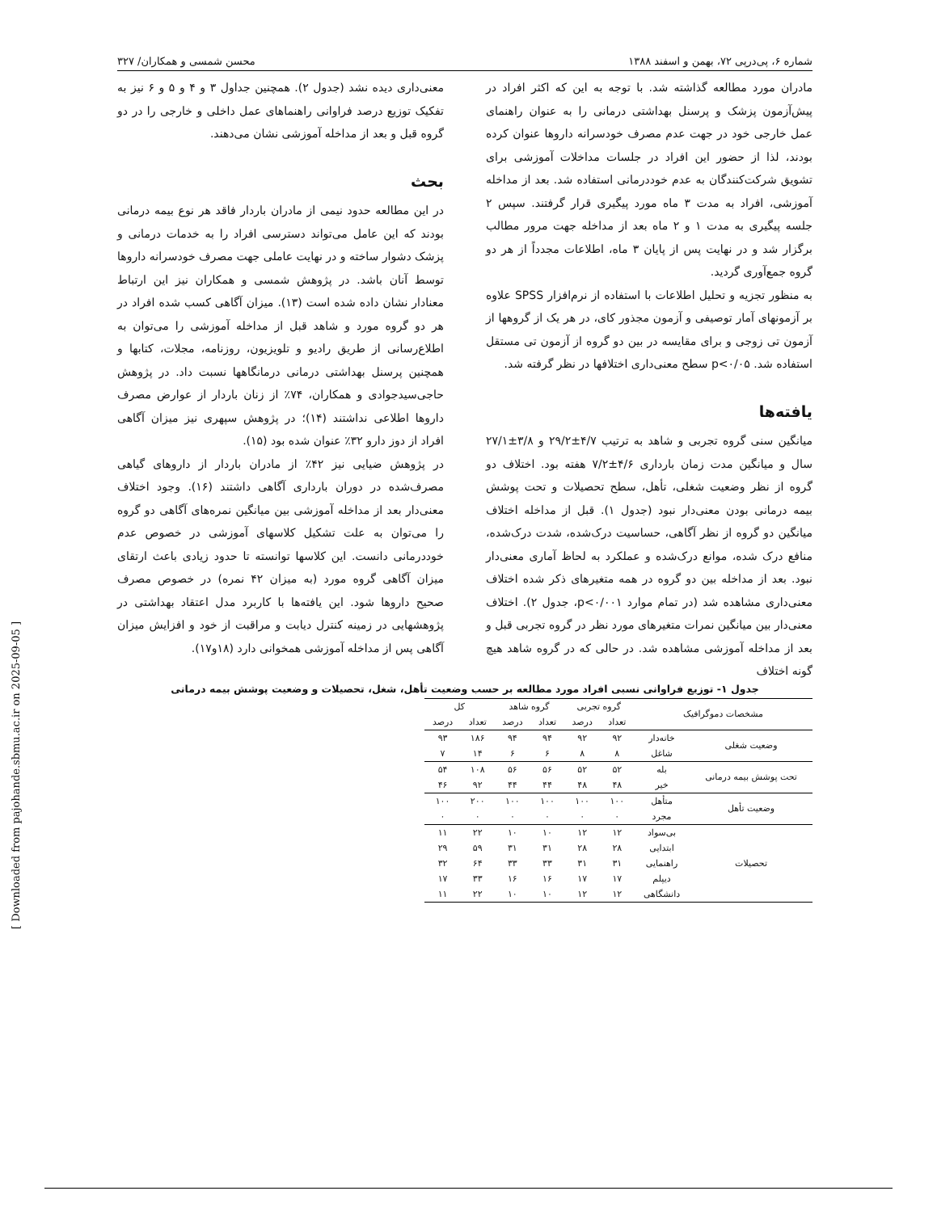شماره ۶، پی‌درپی ۷۲، بهمن و اسفند ۱۳۸۸ محسن شمسی و همکاران/ ۳۲۷
مادران مورد مطالعه گذاشته شد. با توجه به این که اکثر افراد در پیش‌آزمون پزشک و پرسنل بهداشتی درمانی را به عنوان راهنمای عمل خارجی خود در جهت عدم مصرف خودسرانه داروها عنوان کرده بودند، لذا از حضور این افراد در جلسات مداخلات آموزشی برای تشویق شرکت‌کنندگان به عدم خوددرمانی استفاده شد. بعد از مداخله آموزشی، افراد به مدت ۳ ماه مورد پیگیری قرار گرفتند. سپس ۲ جلسه پیگیری به مدت ۱ و ۲ ماه بعد از مداخله جهت مرور مطالب برگزار شد و در نهایت پس از پایان ۳ ماه، اطلاعات مجدداً از هر دو گروه جمع‌آوری گردید.
به منظور تجزیه و تحلیل اطلاعات با استفاده از نرم‌افزار SPSS علاوه بر آزمونهای آمار توصیفی و آزمون مجذور کای، در هر یک از گروهها از آزمون تی زوجی و برای مقایسه در بین دو گروه از آزمون تی مستقل استفاده شد. p<۰/۰۵ سطح معنی‌داری اختلافها در نظر گرفته شد.
یافته‌ها
میانگین سنی گروه تجربی و شاهد به ترتیب ۴/۷±۲۹/۲ و ۳/۸±۲۷/۱ سال و میانگین مدت زمان بارداری ۴/۶±۷/۲ هفته بود. اختلاف دو گروه از نظر وضعیت شغلی، تأهل، سطح تحصیلات و تحت پوشش بیمه درمانی بودن معنی‌دار نبود (جدول ۱). قبل از مداخله اختلاف میانگین دو گروه از نظر آگاهی، حساسیت درک‌شده، شدت درک‌شده، منافع درک شده، موانع درک‌شده و عملکرد به لحاظ آماری معنی‌دار نبود. بعد از مداخله بین دو گروه در همه متغیرهای ذکر شده اختلاف معنی‌داری مشاهده شد (در تمام موارد p<۰/۰۰۱، جدول ۲). اختلاف معنی‌دار بین میانگین نمرات متغیرهای مورد نظر در گروه تجربی قبل و بعد از مداخله آموزشی مشاهده شد. در حالی که در گروه شاهد هیچ گونه اختلاف
معنی‌داری دیده نشد (جدول ۲). همچنین جداول ۳ و ۴ و ۵ و ۶ نیز به تفکیک توزیع درصد فراوانی راهنماهای عمل داخلی و خارجی را در دو گروه قبل و بعد از مداخله آموزشی نشان می‌دهند.
بحث
در این مطالعه حدود نیمی از مادران باردار فاقد هر نوع بیمه درمانی بودند که این عامل می‌تواند دسترسی افراد را به خدمات درمانی و پزشک دشوار ساخته و در نهایت عاملی جهت مصرف خودسرانه داروها توسط آنان باشد. در پژوهش شمسی و همکاران نیز این ارتباط معنادار نشان داده شده است (۱۳). میزان آگاهی کسب شده افراد در هر دو گروه مورد و شاهد قبل از مداخله آموزشی را می‌توان به اطلاع‌رسانی از طریق رادیو و تلویزیون، روزنامه، مجلات، کتابها و همچنین پرسنل بهداشتی درمانی درمانگاهها نسبت داد. در پژوهش حاجی‌سیدجوادی و همکاران، ۷۴٪ از زنان باردار از عوارض مصرف داروها اطلاعی نداشتند (۱۴)؛ در پژوهش سپهری نیز میزان آگاهی افراد از دوز دارو ۳۲٪ عنوان شده بود (۱۵).
در پژوهش ضیایی نیز ۴۲٪ از مادران باردار از داروهای گیاهی مصرف‌شده در دوران بارداری آگاهی داشتند (۱۶). وجود اختلاف معنی‌دار بعد از مداخله آموزشی بین میانگین نمره‌های آگاهی دو گروه را می‌توان به علت تشکیل کلاسهای آموزشی در خصوص عدم خوددرمانی دانست. این کلاسها توانسته تا حدود زیادی باعث ارتقای میزان آگاهی گروه مورد (به میزان ۴۲ نمره) در خصوص مصرف صحیح داروها شود. این یافته‌ها با کاربرد مدل اعتقاد بهداشتی در پژوهشهایی در زمینه کنترل دیابت و مراقبت از خود و افزایش میزان آگاهی پس از مداخله آموزشی همخوانی دارد (۱۸و۱۷).
جدول ۱- توزیع فراوانی نسبی افراد مورد مطالعه بر حسب وضعیت تأهل، شغل، تحصیلات و وضعیت پوشش بیمه درمانی
| مشخصات دموگرافیک | | گروه تجربی | | گروه شاهد | | کل | |
| --- | --- | --- | --- | --- | --- | --- | --- |
| | | تعداد | درصد | تعداد | درصد | تعداد | درصد |
| وضعیت شغلی | خانه‌دار | ۹۲ | ۹۲ | ۹۴ | ۹۴ | ۱۸۶ | ۹۳ |
| | شاغل | ۸ | ۸ | ۶ | ۶ | ۱۴ | ۷ |
| تحت پوشش بیمه درمانی | بله | ۵۲ | ۵۲ | ۵۶ | ۵۶ | ۱۰۸ | ۵۴ |
| | خیر | ۴۸ | ۴۸ | ۴۴ | ۴۴ | ۹۲ | ۴۶ |
| وضعیت تأهل | متأهل | ۱۰۰ | ۱۰۰ | ۱۰۰ | ۱۰۰ | ۲۰۰ | ۱۰۰ |
| | مجرد | ۰ | ۰ | ۰ | ۰ | ۰ | ۰ |
| تحصیلات | بی‌سواد | ۱۲ | ۱۲ | ۱۰ | ۱۰ | ۲۲ | ۱۱ |
| | ابتدایی | ۲۸ | ۲۸ | ۳۱ | ۳۱ | ۵۹ | ۲۹ |
| | راهنمایی | ۳۱ | ۳۱ | ۳۳ | ۳۳ | ۶۴ | ۳۲ |
| | دیپلم | ۱۷ | ۱۷ | ۱۶ | ۱۶ | ۳۳ | ۱۷ |
| | دانشگاهی | ۱۲ | ۱۲ | ۱۰ | ۱۰ | ۲۲ | ۱۱ |
[ Downloaded from pajohande.sbmu.ac.ir on 2025-09-05 ]